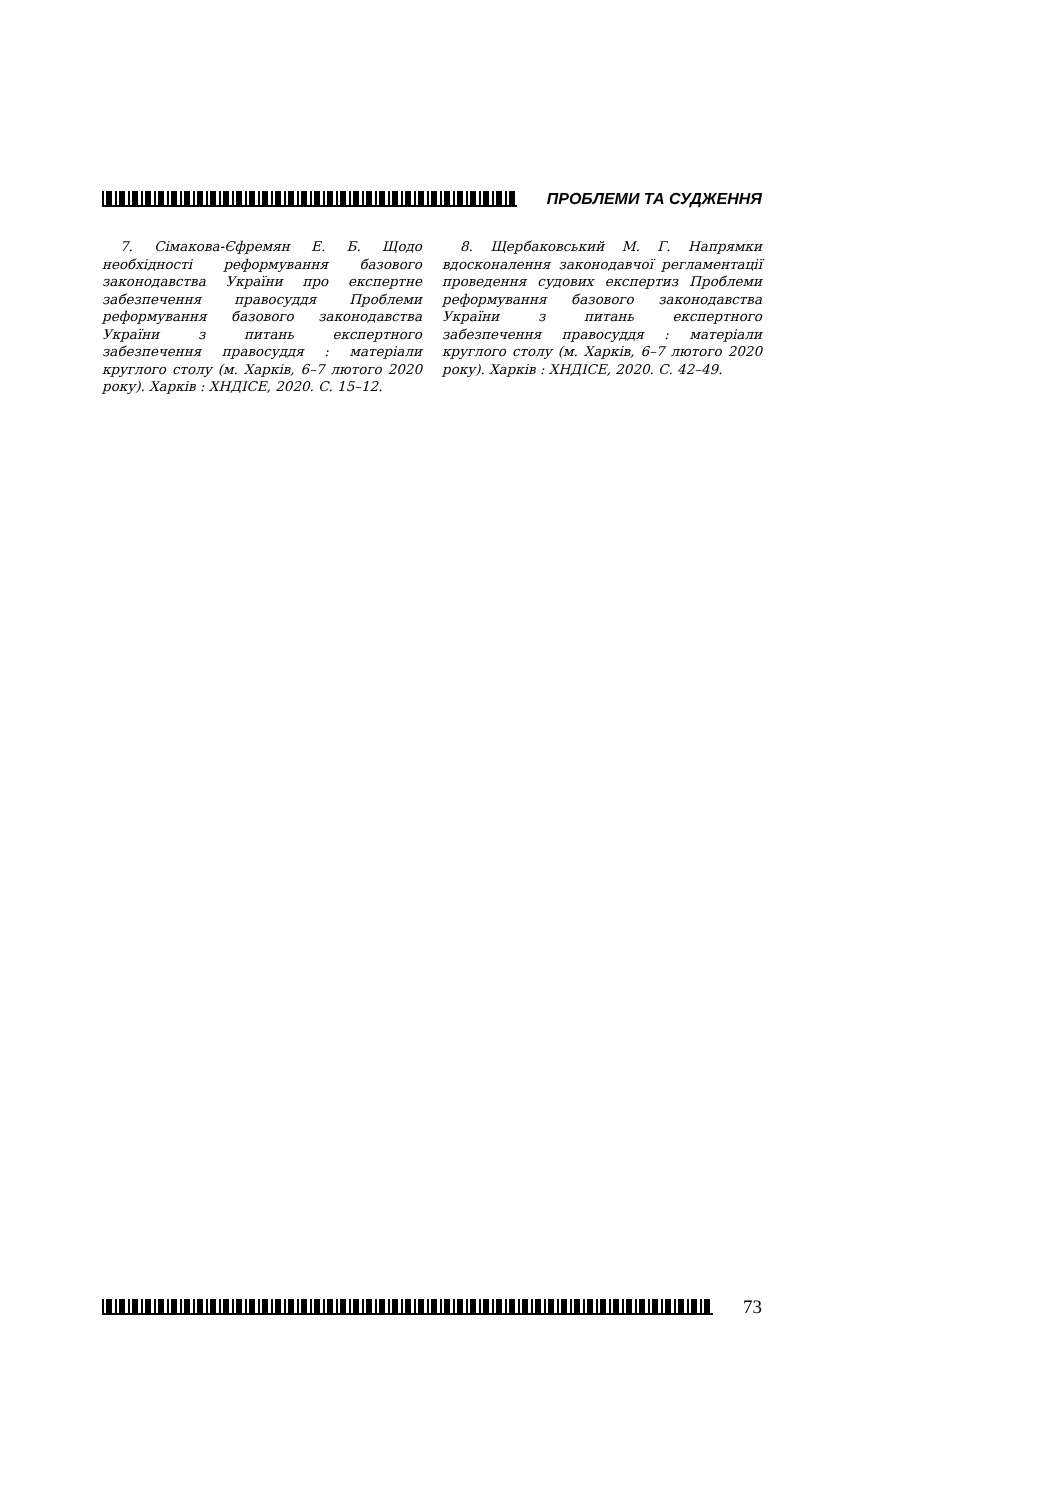ПРОБЛЕМИ ТА СУДЖЕННЯ
7. Сімакова-Єфремян Е. Б. Щодо необхідності реформування базового законодавства України про експертне забезпечення правосуддя Проблеми реформування базового законодавства України з питань експертного забезпечення правосуддя : матеріали круглого столу (м. Харків, 6–7 лютого 2020 року). Харків : ХНДІСЕ, 2020. С. 15–12.
8. Щербаковський М. Г. Напрямки вдосконалення законодавчої регламентації проведення судових експертиз Проблеми реформування базового законодавства України з питань експертного забезпечення правосуддя : матеріали круглого столу (м. Харків, 6–7 лютого 2020 року). Харків : ХНДІСЕ, 2020. С. 42–49.
73